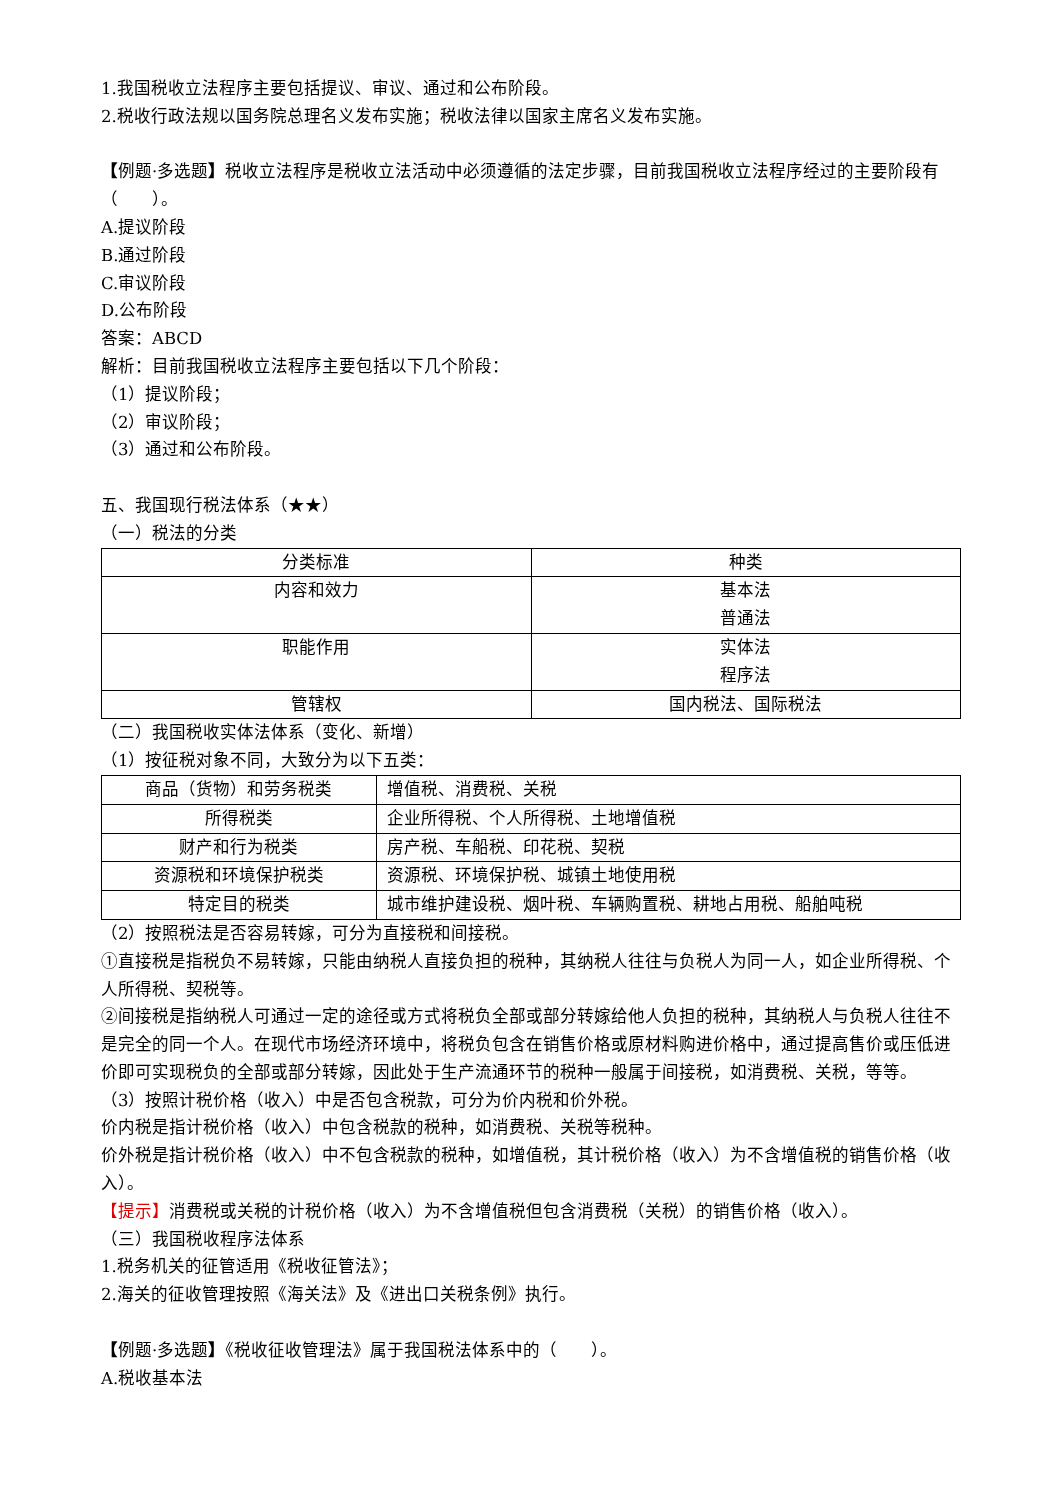1.我国税收立法程序主要包括提议、审议、通过和公布阶段。
2.税收行政法规以国务院总理名义发布实施；税收法律以国家主席名义发布实施。
【例题·多选题】税收立法程序是税收立法活动中必须遵循的法定步骤，目前我国税收立法程序经过的主要阶段有（　　）。
A.提议阶段
B.通过阶段
C.审议阶段
D.公布阶段
答案：ABCD
解析：目前我国税收立法程序主要包括以下几个阶段：
（1）提议阶段；
（2）审议阶段；
（3）通过和公布阶段。
五、我国现行税法体系（★★）
（一）税法的分类
| 分类标准 | 种类 |
| 内容和效力 | 基本法 普通法 |
| 职能作用 | 实体法 程序法 |
| 管辖权 | 国内税法、国际税法 |
（二）我国税收实体法体系（变化、新增）
（1）按征税对象不同，大致分为以下五类：
| 商品（货物）和劳务税类 | 增值税、消费税、关税 |
| 所得税类 | 企业所得税、个人所得税、土地增值税 |
| 财产和行为税类 | 房产税、车船税、印花税、契税 |
| 资源税和环境保护税类 | 资源税、环境保护税、城镇土地使用税 |
| 特定目的税类 | 城市维护建设税、烟叶税、车辆购置税、耕地占用税、船舶吨税 |
（2）按照税法是否容易转嫁，可分为直接税和间接税。
①直接税是指税负不易转嫁，只能由纳税人直接负担的税种，其纳税人往往与负税人为同一人，如企业所得税、个人所得税、契税等。
②间接税是指纳税人可通过一定的途径或方式将税负全部或部分转嫁给他人负担的税种，其纳税人与负税人往往不是完全的同一个人。在现代市场经济环境中，将税负包含在销售价格或原材料购进价格中，通过提高售价或压低进价即可实现税负的全部或部分转嫁，因此处于生产流通环节的税种一般属于间接税，如消费税、关税，等等。
（3）按照计税价格（收入）中是否包含税款，可分为价内税和价外税。
价内税是指计税价格（收入）中包含税款的税种，如消费税、关税等税种。
价外税是指计税价格（收入）中不包含税款的税种，如增值税，其计税价格（收入）为不含增值税的销售价格（收入）。
【提示】消费税或关税的计税价格（收入）为不含增值税但包含消费税（关税）的销售价格（收入）。
（三）我国税收程序法体系
1.税务机关的征管适用《税收征管法》；
2.海关的征收管理按照《海关法》及《进出口关税条例》执行。
【例题·多选题】《税收征收管理法》属于我国税法体系中的（　　）。
A.税收基本法